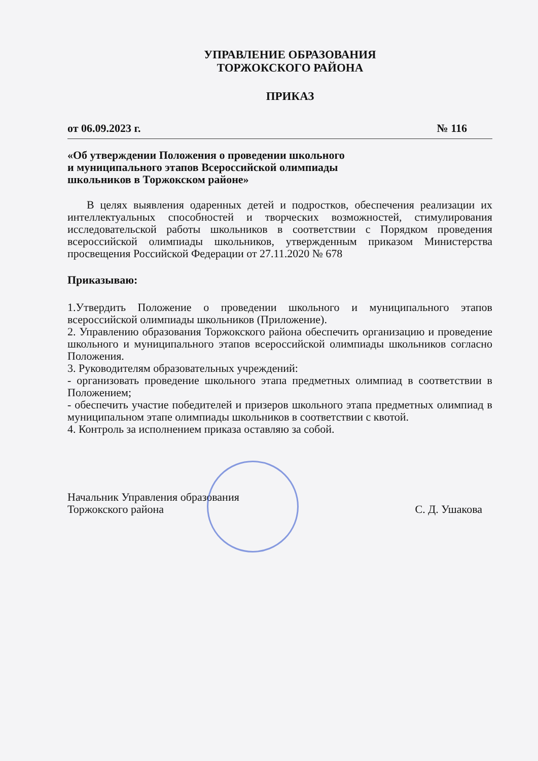УПРАВЛЕНИЕ ОБРАЗОВАНИЯ
ТОРЖОКСКОГО РАЙОНА
ПРИКАЗ
от 06.09.2023 г. № 116
«Об утверждении Положения о проведении школьного
и муниципального этапов Всероссийской олимпиады
школьников в Торжокском районе»
В целях выявления одаренных детей и подростков, обеспечения реализации их интеллектуальных способностей и творческих возможностей, стимулирования исследовательской работы школьников в соответствии с Порядком проведения всероссийской олимпиады школьников, утвержденным приказом Министерства просвещения Российской Федерации от 27.11.2020 № 678
Приказываю:
1.Утвердить Положение о проведении школьного и муниципального этапов всероссийской олимпиады школьников (Приложение).
2. Управлению образования Торжокского района обеспечить организацию и проведение школьного и муниципального этапов всероссийской олимпиады школьников согласно Положения.
3. Руководителям образовательных учреждений:
- организовать проведение школьного этапа предметных олимпиад в соответствии в Положением;
- обеспечить участие победителей и призеров школьного этапа предметных олимпиад в муниципальном этапе олимпиады школьников в соответствии с квотой.
4. Контроль за исполнением приказа оставляю за собой.
Начальник Управления образования
Торжокского района
С. Д. Ушакова